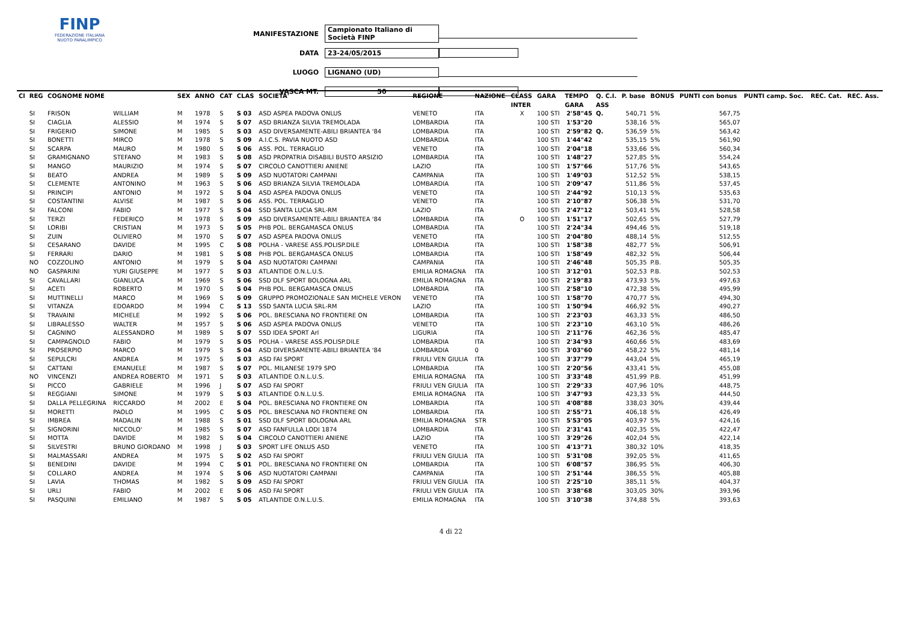FINP
FEDERAZIONE ITALIANA NUOTO PARALIMPICO
MANIFESTAZIONE Campionato Italiano di Società FINP
DATA 23-24/05/2015
LUOGO LIGNANO (UD)
VASCA MT. 50
| Cl | REG | COGNOME NOME | | SEX | ANNO | CAT | CLAS | SOCIETA' | REGIONE | NAZIONE | CLASS | GARA | TEMPO | Q. C.I. | P. base | BONUS | PUNTI con bonus | PUNTI camp. Soc. | REC. Cat. | REC. Ass. |
| --- | --- | --- | --- | --- | --- | --- | --- | --- | --- | --- | --- | --- | --- | --- | --- | --- | --- | --- | --- | --- |
| | | | | | | | | | | | INTER | | GARA | ASS | | | | | | |
| | SI | FRISON | WILLIAM | M | 1978 | S | S 03 | ASD ASPEA PADOVA ONLUS | VENETO | ITA | X | 100 STI | 2'58"45 | Q. | 540,71 | 5% | 567,75 | | | |
| | SI | CIAGLIA | ALESSIO | M | 1974 | S | S 07 | ASD BRIANZA SILVIA TREMOLADA | LOMBARDIA | ITA | | 100 STI | 1'53"20 | | 538,16 | 5% | 565,07 | | | |
| | SI | FRIGERIO | SIMONE | M | 1985 | S | S 03 | ASD DIVERSAMENTE-ABILI BRIANTEA '84 | LOMBARDIA | ITA | | 100 STI | 2'59"82 | Q. | 536,59 | 5% | 563,42 | | | |
| | SI | BONETTI | MIRCO | M | 1978 | S | S 09 | A.I.C.S. PAVIA NUOTO ASD | LOMBARDIA | ITA | | 100 STI | 1'44"42 | | 535,15 | 5% | 561,90 | | | |
| | SI | SCARPA | MAURO | M | 1980 | S | S 06 | ASS. POL. TERRAGLIO | VENETO | ITA | | 100 STI | 2'04"18 | | 533,66 | 5% | 560,34 | | | |
| | SI | GRAMIGNANO | STEFANO | M | 1983 | S | S 08 | ASD PROPATRIA DISABILI BUSTO ARSIZIO | LOMBARDIA | ITA | | 100 STI | 1'48"27 | | 527,85 | 5% | 554,24 | | | |
| | SI | MANGO | MAURIZIO | M | 1974 | S | S 07 | CIRCOLO CANOTTIERI ANIENE | LAZIO | ITA | | 100 STI | 1'57"66 | | 517,76 | 5% | 543,65 | | | |
| | SI | BEATO | ANDREA | M | 1989 | S | S 09 | ASD NUOTATORI CAMPANI | CAMPANIA | ITA | | 100 STI | 1'49"03 | | 512,52 | 5% | 538,15 | | | |
| | SI | CLEMENTE | ANTONINO | M | 1963 | S | S 06 | ASD BRIANZA SILVIA TREMOLADA | LOMBARDIA | ITA | | 100 STI | 2'09"47 | | 511,86 | 5% | 537,45 | | | |
| | SI | PRINCIPI | ANTONIO | M | 1972 | S | S 04 | ASD ASPEA PADOVA ONLUS | VENETO | ITA | | 100 STI | 2'44"92 | | 510,13 | 5% | 535,63 | | | |
| | SI | COSTANTINI | ALVISE | M | 1987 | S | S 06 | ASS. POL. TERRAGLIO | VENETO | ITA | | 100 STI | 2'10"87 | | 506,38 | 5% | 531,70 | | | |
| | SI | FALCONI | FABIO | M | 1977 | S | S 04 | SSD SANTA LUCIA SRL-RM | LAZIO | ITA | | 100 STI | 2'47"12 | | 503,41 | 5% | 528,58 | | | |
| | SI | TERZI | FEDERICO | M | 1978 | S | S 09 | ASD DIVERSAMENTE-ABILI BRIANTEA '84 | LOMBARDIA | ITA | O | 100 STI | 1'51"17 | | 502,65 | 5% | 527,79 | | | |
| | SI | LORIBI | CRISTIAN | M | 1973 | S | S 05 | PHB POL. BERGAMASCA ONLUS | LOMBARDIA | ITA | | 100 STI | 2'24"34 | | 494,46 | 5% | 519,18 | | | |
| | SI | ZUIN | OLIVIERO | M | 1970 | S | S 07 | ASD ASPEA PADOVA ONLUS | VENETO | ITA | | 100 STI | 2'04"80 | | 488,14 | 5% | 512,55 | | | |
| | SI | CESARANO | DAVIDE | M | 1995 | C | S 08 | POLHA - VARESE ASS.POLISP.DILE | LOMBARDIA | ITA | | 100 STI | 1'58"38 | | 482,77 | 5% | 506,91 | | | |
| | SI | FERRARI | DARIO | M | 1981 | S | S 08 | PHB POL. BERGAMASCA ONLUS | LOMBARDIA | ITA | | 100 STI | 1'58"49 | | 482,32 | 5% | 506,44 | | | |
| | NO | COZZOLINO | ANTONIO | M | 1979 | S | S 04 | ASD NUOTATORI CAMPANI | CAMPANIA | ITA | | 100 STI | 2'46"48 | | 505,35 | P.B. | 505,35 | | | |
| | NO | GASPARINI | YURI GIUSEPPE | M | 1977 | S | S 03 | ATLANTIDE O.N.L.U.S. | EMILIA ROMAGNA | ITA | | 100 STI | 3'12"01 | | 502,53 | P.B. | 502,53 | | | |
| | SI | CAVALLARI | GIANLUCA | M | 1969 | S | S 06 | SSD DLF SPORT BOLOGNA ARL | EMILIA ROMAGNA | ITA | | 100 STI | 2'19"83 | | 473,93 | 5% | 497,63 | | | |
| | SI | ACETI | ROBERTO | M | 1970 | S | S 04 | PHB POL. BERGAMASCA ONLUS | LOMBARDIA | ITA | | 100 STI | 2'58"10 | | 472,38 | 5% | 495,99 | | | |
| | SI | MUTTINELLI | MARCO | M | 1969 | S | S 09 | GRUPPO PROMOZIONALE SAN MICHELE VERON | VENETO | ITA | | 100 STI | 1'58"70 | | 470,77 | 5% | 494,30 | | | |
| | SI | VITANZA | EDOARDO | M | 1994 | C | S 13 | SSD SANTA LUCIA SRL-RM | LAZIO | ITA | | 100 STI | 1'50"94 | | 466,92 | 5% | 490,27 | | | |
| | SI | TRAVAINI | MICHELE | M | 1992 | S | S 06 | POL. BRESCIANA NO FRONTIERE ON | LOMBARDIA | ITA | | 100 STI | 2'23"03 | | 463,33 | 5% | 486,50 | | | |
| | SI | LIBRALESSO | WALTER | M | 1957 | S | S 06 | ASD ASPEA PADOVA ONLUS | VENETO | ITA | | 100 STI | 2'23"10 | | 463,10 | 5% | 486,26 | | | |
| | SI | CAGNINO | ALESSANDRO | M | 1989 | S | S 07 | SSD IDEA SPORT Arl | LIGURIA | ITA | | 100 STI | 2'11"76 | | 462,36 | 5% | 485,47 | | | |
| | SI | CAMPAGNOLO | FABIO | M | 1979 | S | S 05 | POLHA - VARESE ASS.POLISP.DILE | LOMBARDIA | ITA | | 100 STI | 2'34"93 | | 460,66 | 5% | 483,69 | | | |
| | SI | PROSERPIO | MARCO | M | 1979 | S | S 04 | ASD DIVERSAMENTE-ABILI BRIANTEA '84 | LOMBARDIA | 0 | | 100 STI | 3'03"60 | | 458,22 | 5% | 481,14 | | | |
| | SI | SEPULCRI | ANDREA | M | 1975 | S | S 03 | ASD FAI SPORT | FRIULI VEN GIULIA | ITA | | 100 STI | 3'37"79 | | 443,04 | 5% | 465,19 | | | |
| | SI | CATTANI | EMANUELE | M | 1987 | S | S 07 | POL. MILANESE 1979 SPO | LOMBARDIA | ITA | | 100 STI | 2'20"56 | | 433,41 | 5% | 455,08 | | | |
| | NO | VINCENZI | ANDREA ROBERTO | M | 1971 | S | S 03 | ATLANTIDE O.N.L.U.S. | EMILIA ROMAGNA | ITA | | 100 STI | 3'33"48 | | 451,99 | P.B. | 451,99 | | | |
| | SI | PICCO | GABRIELE | M | 1996 | J | S 07 | ASD FAI SPORT | FRIULI VEN GIULIA | ITA | | 100 STI | 2'29"33 | | 407,96 | 10% | 448,75 | | | |
| | SI | REGGIANI | SIMONE | M | 1979 | S | S 03 | ATLANTIDE O.N.L.U.S. | EMILIA ROMAGNA | ITA | | 100 STI | 3'47"93 | | 423,33 | 5% | 444,50 | | | |
| | SI | DALLA PELLEGRINA | RICCARDO | M | 2002 | E | S 04 | POL. BRESCIANA NO FRONTIERE ON | LOMBARDIA | ITA | | 100 STI | 4'08"88 | | 338,03 | 30% | 439,44 | | | |
| | SI | MORETTI | PAOLO | M | 1995 | C | S 05 | POL. BRESCIANA NO FRONTIERE ON | LOMBARDIA | ITA | | 100 STI | 2'55"71 | | 406,18 | 5% | 426,49 | | | |
| | SI | IMBREA | MADALIN | M | 1988 | S | S 01 | SSD DLF SPORT BOLOGNA ARL | EMILIA ROMAGNA | STR | | 100 STI | 5'53"05 | | 403,97 | 5% | 424,16 | | | |
| | SI | SIGNORINI | NICCOLO' | M | 1985 | S | S 07 | ASD FANFULLA LODI 1874 | LOMBARDIA | ITA | | 100 STI | 2'31"41 | | 402,35 | 5% | 422,47 | | | |
| | SI | MOTTA | DAVIDE | M | 1982 | S | S 04 | CIRCOLO CANOTTIERI ANIENE | LAZIO | ITA | | 100 STI | 3'29"26 | | 402,04 | 5% | 422,14 | | | |
| | SI | SILVESTRI | BRUNO GIORDANO | M | 1998 | J | S 03 | SPORT LIFE ONLUS ASD | VENETO | ITA | | 100 STI | 4'13"71 | | 380,32 | 10% | 418,35 | | | |
| | SI | MALMASSARI | ANDREA | M | 1975 | S | S 02 | ASD FAI SPORT | FRIULI VEN GIULIA | ITA | | 100 STI | 5'31"08 | | 392,05 | 5% | 411,65 | | | |
| | SI | BENEDINI | DAVIDE | M | 1994 | C | S 01 | POL. BRESCIANA NO FRONTIERE ON | LOMBARDIA | ITA | | 100 STI | 6'08"57 | | 386,95 | 5% | 406,30 | | | |
| | SI | COLLARO | ANDREA | M | 1974 | S | S 06 | ASD NUOTATORI CAMPANI | CAMPANIA | ITA | | 100 STI | 2'51"44 | | 386,55 | 5% | 405,88 | | | |
| | SI | LAVIA | THOMAS | M | 1982 | S | S 09 | ASD FAI SPORT | FRIULI VEN GIULIA | ITA | | 100 STI | 2'25"10 | | 385,11 | 5% | 404,37 | | | |
| | SI | URLI | FABIO | M | 2002 | E | S 06 | ASD FAI SPORT | FRIULI VEN GIULIA | ITA | | 100 STI | 3'38"68 | | 303,05 | 30% | 393,96 | | | |
| | SI | PASQUINI | EMILIANO | M | 1987 | S | S 05 | ATLANTIDE O.N.L.U.S. | EMILIA ROMAGNA | ITA | | 100 STI | 3'10"38 | | 374,88 | 5% | 393,63 | | | |
4 di 22